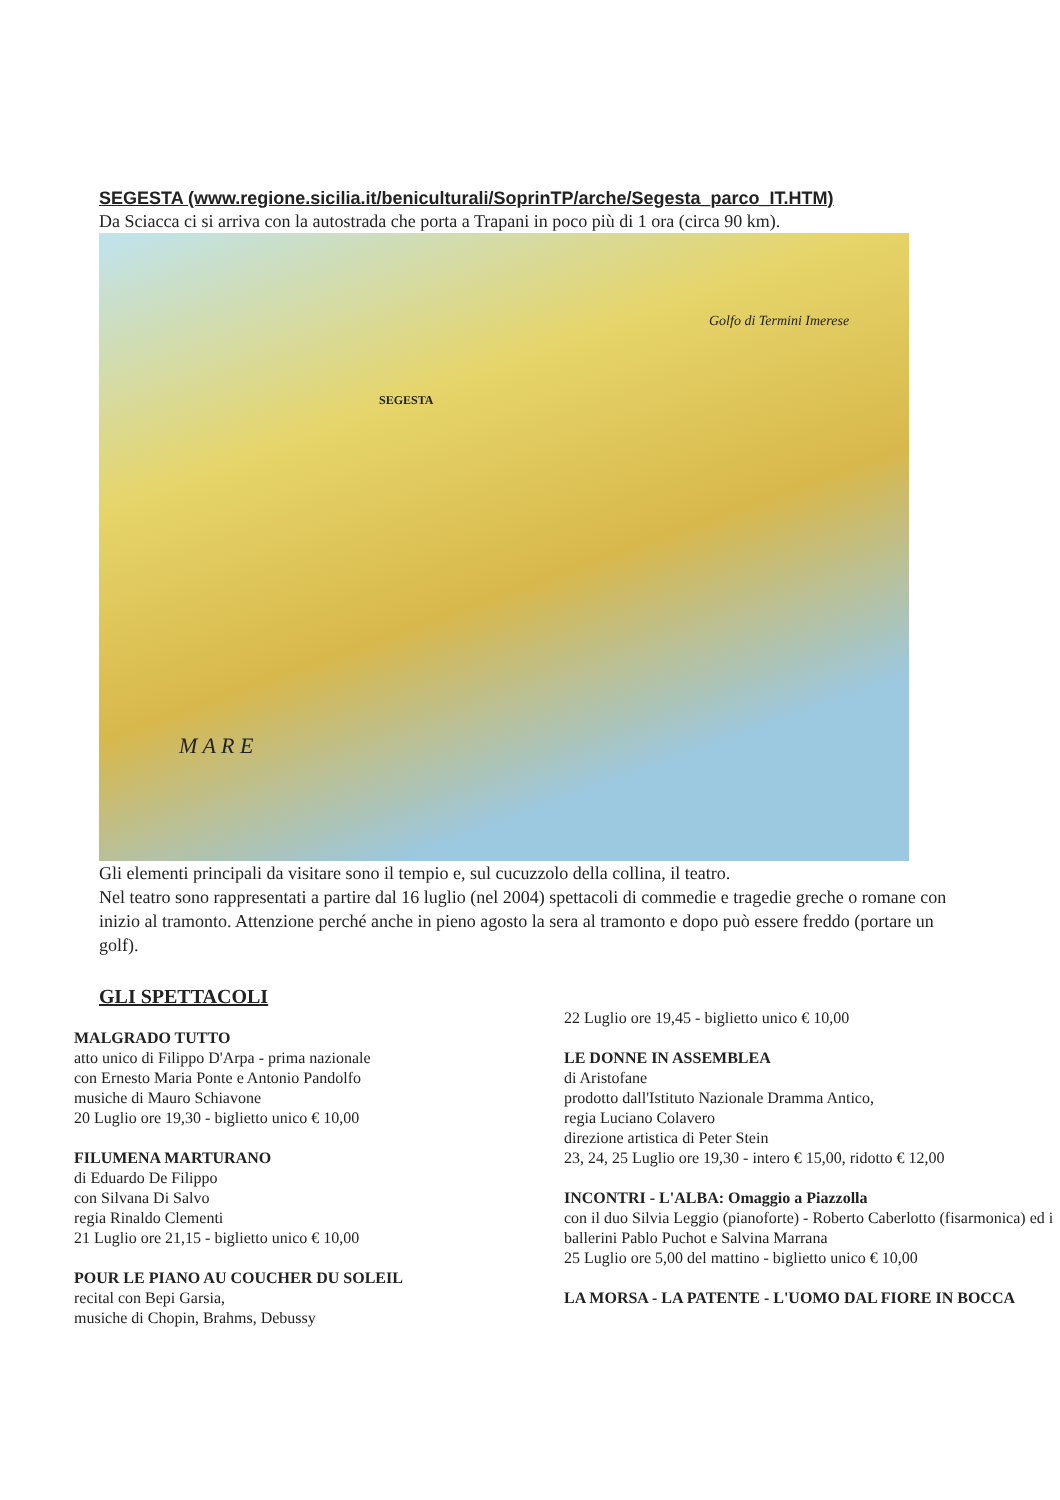SEGESTA (www.regione.sicilia.it/beniculturali/SoprinTP/arche/Segesta_parco_IT.HTM)
Da Sciacca ci si arriva con la autostrada che porta a Trapani in poco più di 1 ora (circa 90 km).
M A R E
SEGESTA
Golfo di Termini Imerese
Gli elementi principali da visitare sono il tempio e, sul cucuzzolo della collina, il teatro.
Nel teatro sono rappresentati a partire dal 16 luglio (nel 2004) spettacoli di commedie e tragedie greche o romane con inizio al tramonto. Attenzione perché anche in pieno agosto la sera al tramonto e dopo può essere freddo (portare un golf).
GLI SPETTACOLI
MALGRADO TUTTO
atto unico di Filippo D'Arpa - prima nazionale
con Ernesto Maria Ponte e Antonio Pandolfo
musiche di Mauro Schiavone
20 Luglio ore 19,30 - biglietto unico € 10,00
FILUMENA MARTURANO
di Eduardo De Filippo
con Silvana Di Salvo
regia Rinaldo Clementi
21 Luglio ore 21,15 - biglietto unico € 10,00
POUR LE PIANO AU COUCHER DU SOLEIL
recital con Bepi Garsia,
musiche di Chopin, Brahms, Debussy
22 Luglio ore 19,45 - biglietto unico € 10,00
LE DONNE IN ASSEMBLEA
di Aristofane
prodotto dall'Istituto Nazionale Dramma Antico,
regia Luciano Colavero
direzione artistica di Peter Stein
23, 24, 25 Luglio ore 19,30 - intero € 15,00, ridotto € 12,00
INCONTRI - L'ALBA: Omaggio a Piazzolla
con il duo Silvia Leggio (pianoforte) - Roberto Caberlotto (fisarmonica) ed i ballerini Pablo Puchot e Salvina Marrana
25 Luglio ore 5,00 del mattino - biglietto unico € 10,00
LA MORSA - LA PATENTE - L'UOMO DAL FIORE IN BOCCA